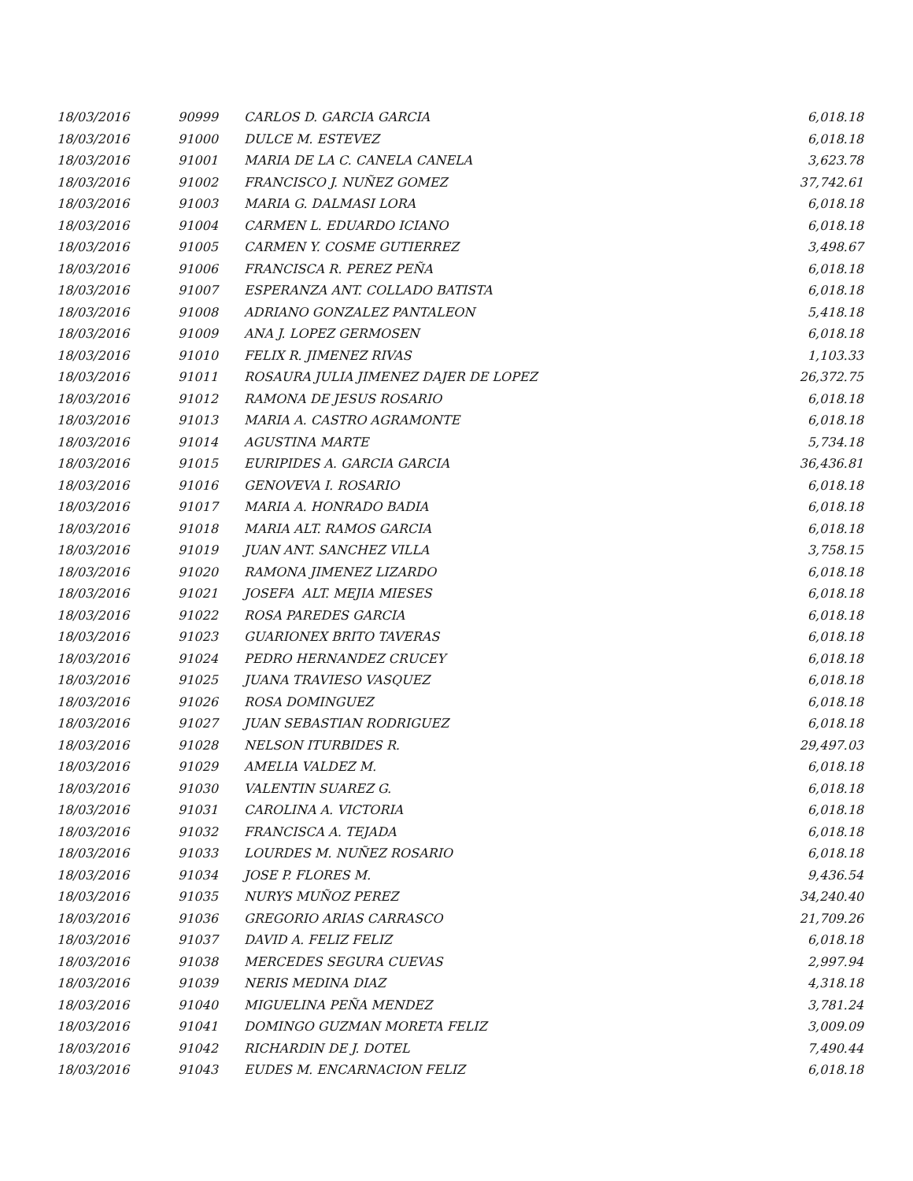| 18/03/2016 | 90999 | CARLOS D. GARCIA GARCIA | 6,018.18 |
| 18/03/2016 | 91000 | DULCE M. ESTEVEZ | 6,018.18 |
| 18/03/2016 | 91001 | MARIA DE LA C. CANELA CANELA | 3,623.78 |
| 18/03/2016 | 91002 | FRANCISCO J. NUÑEZ GOMEZ | 37,742.61 |
| 18/03/2016 | 91003 | MARIA G. DALMASI LORA | 6,018.18 |
| 18/03/2016 | 91004 | CARMEN L. EDUARDO ICIANO | 6,018.18 |
| 18/03/2016 | 91005 | CARMEN Y. COSME GUTIERREZ | 3,498.67 |
| 18/03/2016 | 91006 | FRANCISCA R. PEREZ PEÑA | 6,018.18 |
| 18/03/2016 | 91007 | ESPERANZA ANT. COLLADO BATISTA | 6,018.18 |
| 18/03/2016 | 91008 | ADRIANO GONZALEZ PANTALEON | 5,418.18 |
| 18/03/2016 | 91009 | ANA J. LOPEZ GERMOSEN | 6,018.18 |
| 18/03/2016 | 91010 | FELIX R. JIMENEZ RIVAS | 1,103.33 |
| 18/03/2016 | 91011 | ROSAURA JULIA JIMENEZ DAJER DE LOPEZ | 26,372.75 |
| 18/03/2016 | 91012 | RAMONA DE JESUS ROSARIO | 6,018.18 |
| 18/03/2016 | 91013 | MARIA A. CASTRO AGRAMONTE | 6,018.18 |
| 18/03/2016 | 91014 | AGUSTINA MARTE | 5,734.18 |
| 18/03/2016 | 91015 | EURIPIDES A. GARCIA GARCIA | 36,436.81 |
| 18/03/2016 | 91016 | GENOVEVA I. ROSARIO | 6,018.18 |
| 18/03/2016 | 91017 | MARIA A. HONRADO BADIA | 6,018.18 |
| 18/03/2016 | 91018 | MARIA ALT. RAMOS GARCIA | 6,018.18 |
| 18/03/2016 | 91019 | JUAN ANT. SANCHEZ VILLA | 3,758.15 |
| 18/03/2016 | 91020 | RAMONA JIMENEZ LIZARDO | 6,018.18 |
| 18/03/2016 | 91021 | JOSEFA ALT. MEJIA MIESES | 6,018.18 |
| 18/03/2016 | 91022 | ROSA PAREDES GARCIA | 6,018.18 |
| 18/03/2016 | 91023 | GUARIONEX BRITO TAVERAS | 6,018.18 |
| 18/03/2016 | 91024 | PEDRO HERNANDEZ CRUCEY | 6,018.18 |
| 18/03/2016 | 91025 | JUANA TRAVIESO VASQUEZ | 6,018.18 |
| 18/03/2016 | 91026 | ROSA DOMINGUEZ | 6,018.18 |
| 18/03/2016 | 91027 | JUAN SEBASTIAN RODRIGUEZ | 6,018.18 |
| 18/03/2016 | 91028 | NELSON ITURBIDES R. | 29,497.03 |
| 18/03/2016 | 91029 | AMELIA VALDEZ M. | 6,018.18 |
| 18/03/2016 | 91030 | VALENTIN SUAREZ G. | 6,018.18 |
| 18/03/2016 | 91031 | CAROLINA A. VICTORIA | 6,018.18 |
| 18/03/2016 | 91032 | FRANCISCA A. TEJADA | 6,018.18 |
| 18/03/2016 | 91033 | LOURDES M. NUÑEZ ROSARIO | 6,018.18 |
| 18/03/2016 | 91034 | JOSE P. FLORES M. | 9,436.54 |
| 18/03/2016 | 91035 | NURYS MUÑOZ PEREZ | 34,240.40 |
| 18/03/2016 | 91036 | GREGORIO ARIAS CARRASCO | 21,709.26 |
| 18/03/2016 | 91037 | DAVID A. FELIZ FELIZ | 6,018.18 |
| 18/03/2016 | 91038 | MERCEDES SEGURA CUEVAS | 2,997.94 |
| 18/03/2016 | 91039 | NERIS MEDINA DIAZ | 4,318.18 |
| 18/03/2016 | 91040 | MIGUELINA PEÑA MENDEZ | 3,781.24 |
| 18/03/2016 | 91041 | DOMINGO GUZMAN MORETA FELIZ | 3,009.09 |
| 18/03/2016 | 91042 | RICHARDIN DE J. DOTEL | 7,490.44 |
| 18/03/2016 | 91043 | EUDES M. ENCARNACION FELIZ | 6,018.18 |